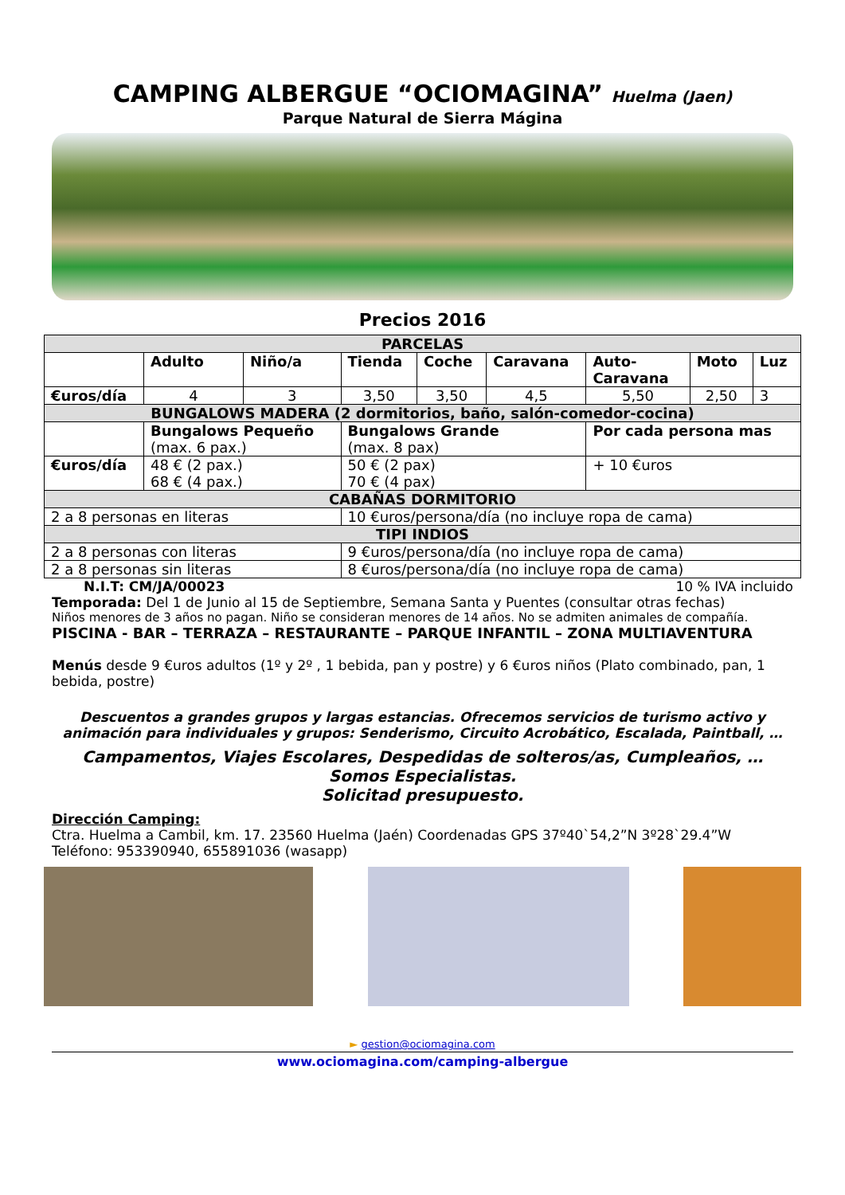CAMPING ALBERGUE “OCIOMAGINA” Huelma (Jaen)
Parque Natural de Sierra Mágina
Precios 2016
| PARCELAS | | | | | | | | |
| --- | --- | --- | --- | --- | --- | --- | --- | --- |
| | Adulto | Niño/a | Tienda | Coche | Caravana | Auto- Caravana | Moto | Luz |
| €uros/día | 4 | 3 | 3,50 | 3,50 | 4,5 | 5,50 | 2,50 | 3 |
| BUNGALOWS MADERA (2 dormitorios, baño, salón-comedor-cocina) | | | | | | | | |
| | Bungalows Pequeño (max. 6 pax.) | | Bungalows Grande (max. 8 pax) | | | Por cada persona mas | | |
| €uros/día | 48 € (2 pax.) 68 € (4 pax.) | | 50 € (2 pax) 70 € (4 pax) | | | + 10 €uros | | |
| CABAÑAS DORMITORIO | | | | | | | | |
| 2 a 8 personas en literas | | | 10 €uros/persona/día (no incluye ropa de cama) | | | | | |
| TIPI INDIOS | | | | | | | | |
| 2 a 8 personas con literas | | | 9 €uros/persona/día (no incluye ropa de cama) | | | | | |
| 2 a 8 personas sin literas | | | 8 €uros/persona/día (no incluye ropa de cama) | | | | | |
N.I.T: CM/JA/00023 10 % IVA incluido
Temporada: Del 1 de Junio al 15 de Septiembre, Semana Santa y Puentes (consultar otras fechas)
Niños menores de 3 años no pagan. Niño se consideran menores de 14 años. No se admiten animales de compañía.
PISCINA - BAR – TERRAZA – RESTAURANTE – PARQUE INFANTIL – ZONA MULTIAVENTURA
Menús desde 9 €uros adultos (1º y 2º , 1 bebida, pan y postre) y 6 €uros niños (Plato combinado, pan, 1 bebida, postre)
Descuentos a grandes grupos y largas estancias. Ofrecemos servicios de turismo activo y animación para individuales y grupos: Senderismo, Circuito Acrobático, Escalada, Paintball, …
Campamentos, Viajes Escolares, Despedidas de solteros/as, Cumpleaños, … Somos Especialistas.
Solicitad presupuesto.
Dirección Camping:
Ctra. Huelma a Cambil, km. 17. 23560 Huelma (Jaén) Coordenadas GPS 37º40`54,2”N 3º28`29.4”W
Teléfono: 953390940, 655891036 (wasapp)
► gestion@ociomagina.com
www.ociomagina.com/camping-albergue